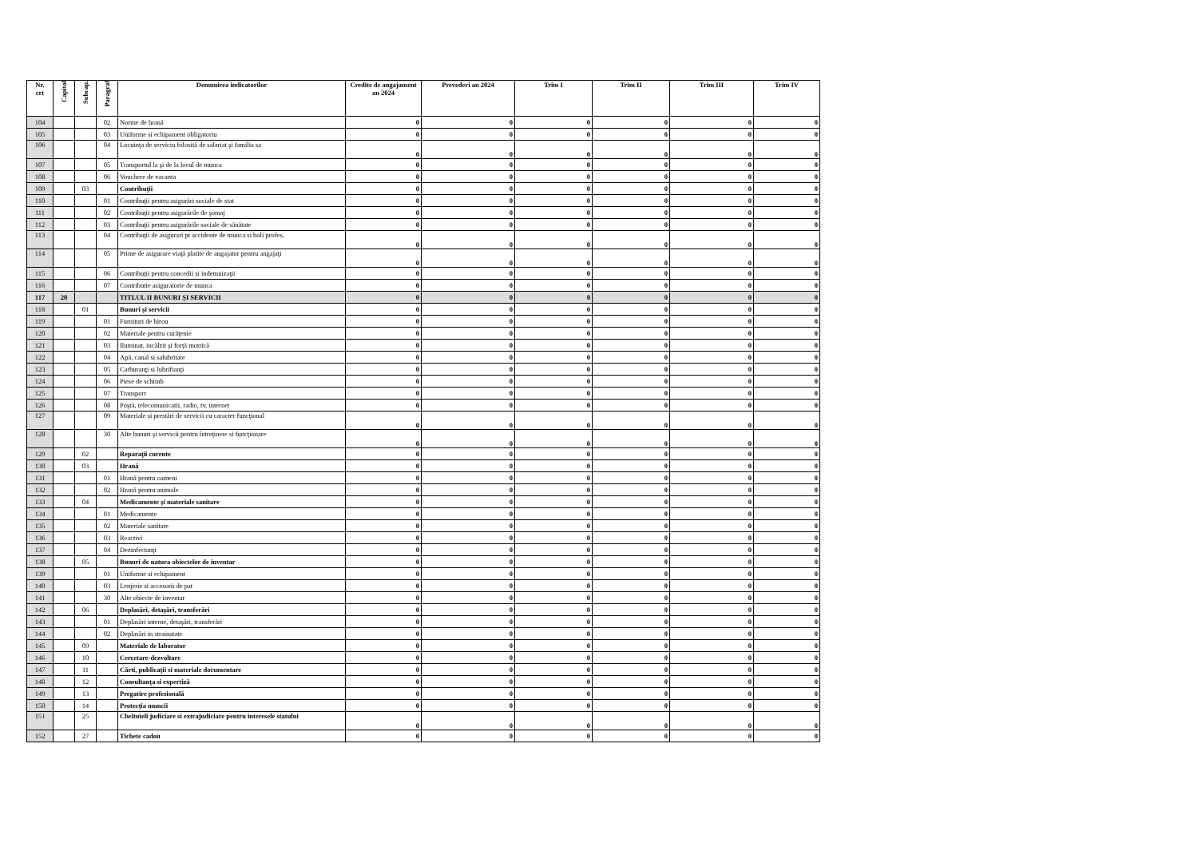| Nr. crt | Capitol | Subcap. | Paragraf | Denumirea indicatorilor | Credite de angajament an 2024 | Prevederi an 2024 | Trim I | Trim II | Trim III | Trim IV |
| --- | --- | --- | --- | --- | --- | --- | --- | --- | --- | --- |
| 104 | | | 02 | Norme de hrană | 0 | 0 | 0 | 0 | 0 | 0 |
| 105 | | | 03 | Uniforme si echipament obligatoriu | 0 | 0 | 0 | 0 | 0 | 0 |
| 106 | | | 04 | Locuinţa de serviciu folosită de salariat şi familia sa | 0 | 0 | 0 | 0 | 0 | 0 |
| 107 | | | 05 | Transportul la şi de la locul de munca | 0 | 0 | 0 | 0 | 0 | 0 |
| 108 | | | 06 | Vouchere de vacanta | 0 | 0 | 0 | 0 | 0 | 0 |
| 109 | | 03 | | Contribuţii | 0 | 0 | 0 | 0 | 0 | 0 |
| 110 | | | 01 | Contribuţii pentru asigurări sociale de stat | 0 | 0 | 0 | 0 | 0 | 0 |
| 111 | | | 02 | Contribuţii pentru asigurările de şomaj | 0 | 0 | 0 | 0 | 0 | 0 |
| 112 | | | 03 | Contribuţii pentru asigurările sociale de sănătate | 0 | 0 | 0 | 0 | 0 | 0 |
| 113 | | | 04 | Contribuţii de asigurari pt accidente de munca si boli profes. | 0 | 0 | 0 | 0 | 0 | 0 |
| 114 | | | 05 | Prime de asigurare viaţă platite de angajator pentru angajaţi | 0 | 0 | 0 | 0 | 0 | 0 |
| 115 | | | 06 | Contribuţii pentru concedii si indemnizaţii | 0 | 0 | 0 | 0 | 0 | 0 |
| 116 | | | 07 | Contributie asiguratorie de munca | 0 | 0 | 0 | 0 | 0 | 0 |
| 117 | 20 | | | TITLUL II BUNURI ŞI SERVICII | 0 | 0 | 0 | 0 | 0 | 0 |
| 118 | | 01 | | Bunuri şi servicii | 0 | 0 | 0 | 0 | 0 | 0 |
| 119 | | | 01 | Furnituri de birou | 0 | 0 | 0 | 0 | 0 | 0 |
| 120 | | | 02 | Materiale pentru curăţenie | 0 | 0 | 0 | 0 | 0 | 0 |
| 121 | | | 03 | Iluminat, incălzit şi forţă motrică | 0 | 0 | 0 | 0 | 0 | 0 |
| 122 | | | 04 | Apă, canal si salubritate | 0 | 0 | 0 | 0 | 0 | 0 |
| 123 | | | 05 | Carburanţi si lubrifianţi | 0 | 0 | 0 | 0 | 0 | 0 |
| 124 | | | 06 | Piese de schimb | 0 | 0 | 0 | 0 | 0 | 0 |
| 125 | | | 07 | Transport | 0 | 0 | 0 | 0 | 0 | 0 |
| 126 | | | 08 | Poştă, telecomunicatii, radio, tv, internet | 0 | 0 | 0 | 0 | 0 | 0 |
| 127 | | | 09 | Materiale si prestări de servicii cu caracter funcţional | 0 | 0 | 0 | 0 | 0 | 0 |
| 128 | | | 30 | Alte bunuri şi servicii pentru întreţinere si funcţionare | 0 | 0 | 0 | 0 | 0 | 0 |
| 129 | | 02 | | Reparaţii curente | 0 | 0 | 0 | 0 | 0 | 0 |
| 130 | | 03 | | Hrană | 0 | 0 | 0 | 0 | 0 | 0 |
| 131 | | | 01 | Hrană pentru oameni | 0 | 0 | 0 | 0 | 0 | 0 |
| 132 | | | 02 | Hrană pentru animale | 0 | 0 | 0 | 0 | 0 | 0 |
| 133 | | 04 | | Medicamente şi materiale sanitare | 0 | 0 | 0 | 0 | 0 | 0 |
| 134 | | | 01 | Medicamente | 0 | 0 | 0 | 0 | 0 | 0 |
| 135 | | | 02 | Materiale sanitare | 0 | 0 | 0 | 0 | 0 | 0 |
| 136 | | | 03 | Reactivi | 0 | 0 | 0 | 0 | 0 | 0 |
| 137 | | | 04 | Dezinfectanţi | 0 | 0 | 0 | 0 | 0 | 0 |
| 138 | | 05 | | Bunuri de natura obiectelor de inventar | 0 | 0 | 0 | 0 | 0 | 0 |
| 139 | | | 01 | Uniforme si echipament | 0 | 0 | 0 | 0 | 0 | 0 |
| 140 | | | 03 | Lenjerie si accesorii de pat | 0 | 0 | 0 | 0 | 0 | 0 |
| 141 | | | 30 | Alte obiecte de inventar | 0 | 0 | 0 | 0 | 0 | 0 |
| 142 | | 06 | | Deplasări, detaşări, transferări | 0 | 0 | 0 | 0 | 0 | 0 |
| 143 | | | 01 | Deplasări interne, detaşări, transferări | 0 | 0 | 0 | 0 | 0 | 0 |
| 144 | | | 02 | Deplasări in strainatate | 0 | 0 | 0 | 0 | 0 | 0 |
| 145 | | 09 | | Materiale de laborator | 0 | 0 | 0 | 0 | 0 | 0 |
| 146 | | 10 | | Cercetare-dezvoltare | 0 | 0 | 0 | 0 | 0 | 0 |
| 147 | | 11 | | Cărti, publicaţii si materiale documentare | 0 | 0 | 0 | 0 | 0 | 0 |
| 148 | | 12 | | Consultanţa si expertiză | 0 | 0 | 0 | 0 | 0 | 0 |
| 149 | | 13 | | Pregatire profesională | 0 | 0 | 0 | 0 | 0 | 0 |
| 150 | | 14 | | Protecţia muncii | 0 | 0 | 0 | 0 | 0 | 0 |
| 151 | | 25 | | Cheltuieli judiciare si extrajudiciare pentru interesele statului | 0 | 0 | 0 | 0 | 0 | 0 |
| 152 | | 27 | | Tichete cadou | 0 | 0 | 0 | 0 | 0 | 0 |